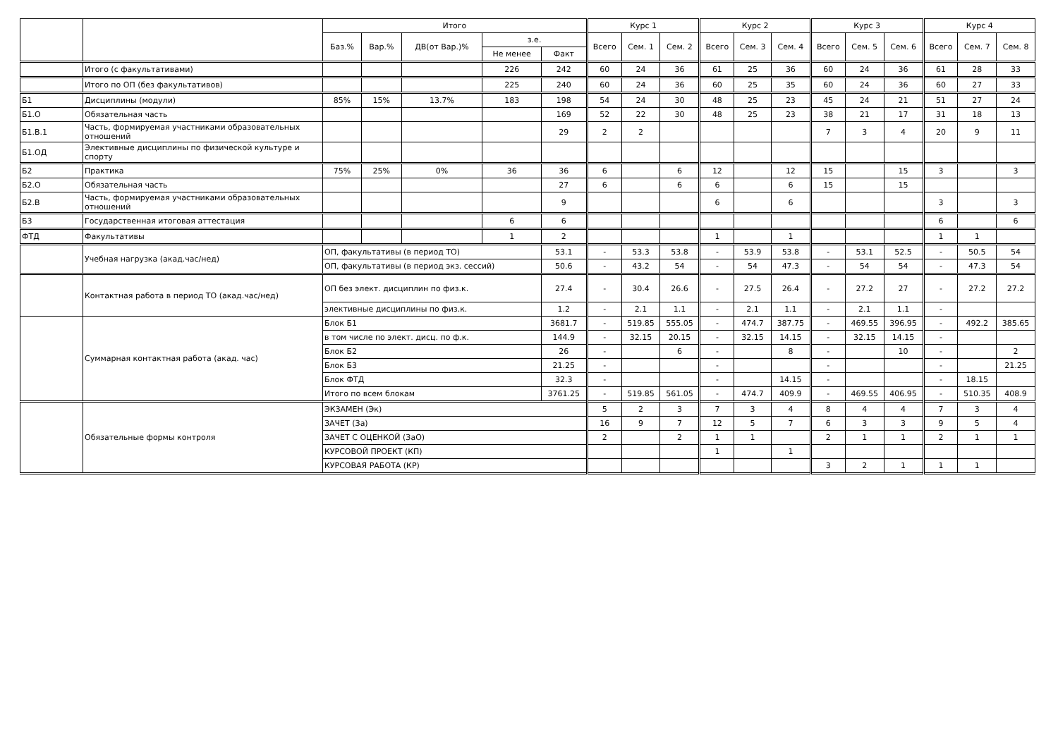| | | Итого | | | | | Курс 1 | | | Курс 2 | | | Курс 3 | | | Курс 4 | | |
| --- | --- | --- | --- | --- | --- | --- | --- | --- | --- | --- | --- | --- | --- | --- | --- | --- | --- | --- |
| | | Баз.% | Вар.% | ДВ(от Вар.)% | з.е. | | Всего | Сем. 1 | Сем. 2 | Всего | Сем. 3 | Сем. 4 | Всего | Сем. 5 | Сем. 6 | Всего | Сем. 7 | Сем. 8 |
| | | | | | Не менее | Факт | | | | | | | | | | | | |
| | Итого (с факультативами) | | | | 226 | 242 | 60 | 24 | 36 | 61 | 25 | 36 | 60 | 24 | 36 | 61 | 28 | 33 |
| | Итого по ОП (без факультативов) | | | | 225 | 240 | 60 | 24 | 36 | 60 | 25 | 35 | 60 | 24 | 36 | 60 | 27 | 33 |
| Б1 | Дисциплины (модули) | 85% | 15% | 13.7% | 183 | 198 | 54 | 24 | 30 | 48 | 25 | 23 | 45 | 24 | 21 | 51 | 27 | 24 |
| Б1.О | Обязательная часть | | | | | 169 | 52 | 22 | 30 | 48 | 25 | 23 | 38 | 21 | 17 | 31 | 18 | 13 |
| Б1.В.1 | Часть, формируемая участниками образовательных отношений | | | | | 29 | 2 | 2 | | | | | 7 | 3 | 4 | 20 | 9 | 11 |
| Б1.ОД | Элективные дисциплины по физической культуре и спорту | | | | | | | | | | | | | | | | | |
| Б2 | Практика | 75% | 25% | 0% | 36 | 36 | 6 | | 6 | 12 | | 12 | 15 | | 15 | 3 | | 3 |
| Б2.О | Обязательная часть | | | | | 27 | 6 | | 6 | 6 | | 6 | 15 | | 15 | | | |
| Б2.В | Часть, формируемая участниками образовательных отношений | | | | | 9 | | | | 6 | | 6 | | | | 3 | | 3 |
| Б3 | Государственная итоговая аттестация | | | | 6 | 6 | | | | | | | | | | 6 | | 6 |
| ФТД | Факультативы | | | | 1 | 2 | | | | 1 | | 1 | | | | 1 | 1 | |
| | Учебная нагрузка (акад.час/нед) | ОП, факультативы (в период ТО) | | | | 53.1 | - | 53.3 | 53.8 | - | 53.9 | 53.8 | - | 53.1 | 52.5 | - | 50.5 | 54 |
| | | ОП, факультативы (в период экз. сессий) | | | | 50.6 | - | 43.2 | 54 | - | 54 | 47.3 | - | 54 | 54 | - | 47.3 | 54 |
| | Контактная работа в период ТО (акад.час/нед) | ОП без элект. дисциплин по физ.к. | | | | 27.4 | - | 30.4 | 26.6 | - | 27.5 | 26.4 | - | 27.2 | 27 | - | 27.2 | 27.2 |
| | | элективные дисциплины по физ.к. | | | | 1.2 | - | 2.1 | 1.1 | - | 2.1 | 1.1 | - | 2.1 | 1.1 | - | | |
| | Суммарная контактная работа (акад. час) | Блок Б1 | | | | 3681.7 | - | 519.85 | 555.05 | - | 474.7 | 387.75 | - | 469.55 | 396.95 | - | 492.2 | 385.65 |
| | | в том числе по элект. дисц. по ф.к. | | | | 144.9 | - | 32.15 | 20.15 | - | 32.15 | 14.15 | - | 32.15 | 14.15 | - | | |
| | | Блок Б2 | | | | 26 | - | | 6 | - | | 8 | - | | 10 | - | | 2 |
| | | Блок Б3 | | | | 21.25 | - | | | - | | | - | | | - | | 21.25 |
| | | Блок ФТД | | | | 32.3 | - | | | - | | 14.15 | - | | | - | 18.15 | |
| | | Итого по всем блокам | | | | 3761.25 | - | 519.85 | 561.05 | - | 474.7 | 409.9 | - | 469.55 | 406.95 | - | 510.35 | 408.9 |
| | Обязательные формы контроля | ЭКЗАМЕН (Эк) | | | | | 5 | 2 | 3 | 7 | 3 | 4 | 8 | 4 | 4 | 7 | 3 | 4 |
| | | ЗАЧЕТ (За) | | | | | 16 | 9 | 7 | 12 | 5 | 7 | 6 | 3 | 3 | 9 | 5 | 4 |
| | | ЗАЧЕТ С ОЦЕНКОЙ (ЗаО) | | | | | 2 | | 2 | 1 | 1 | | 2 | 1 | 1 | 2 | 1 | 1 |
| | | КУРСОВОЙ ПРОЕКТ (КП) | | | | | | | | 1 | | 1 | | | | | | |
| | | КУРСОВАЯ РАБОТА (КР) | | | | | | | | | | | 3 | 2 | 1 | 1 | 1 | |